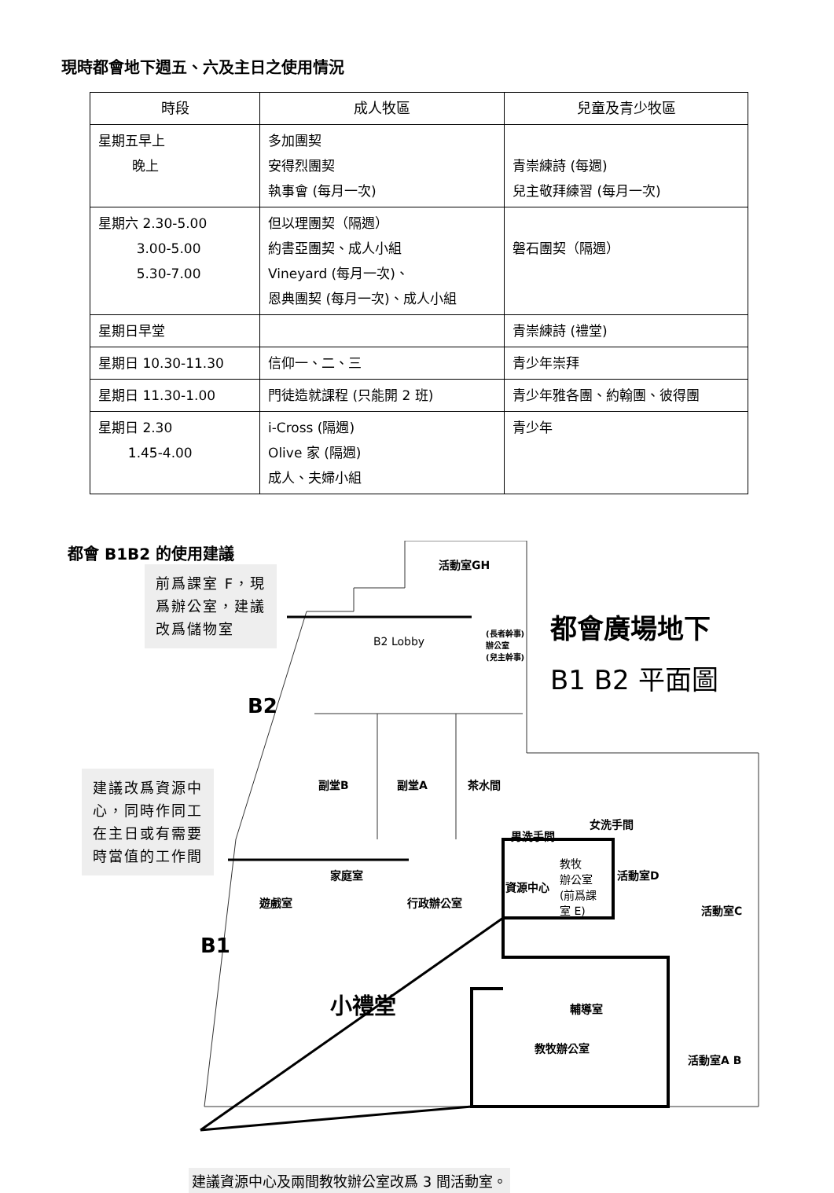現時都會地下週五、六及主日之使用情況
| 時段 | 成人牧區 | 兒童及青少牧區 |
| --- | --- | --- |
| 星期五早上 晚上 | 多加團契 安得烈團契 執事會 (每月一次) | 青崇練詩 (每週) 兒主敬拜練習 (每月一次) |
| 星期六 2.30-5.00 3.00-5.00 5.30-7.00 | 但以理團契（隔週） 約書亞團契、成人小組 Vineyard (每月一次)、 恩典團契 (每月一次)、成人小組 | 磐石團契（隔週） |
| 星期日早堂 | | 青崇練詩 (禮堂) |
| 星期日 10.30-11.30 | 信仰一、二、三 | 青少年崇拜 |
| 星期日 11.30-1.00 | 門徒造就課程 (只能開 2 班) | 青少年雅各團、約翰團、彼得團 |
| 星期日 2.30 1.45-4.00 | i-Cross (隔週) Olive 家 (隔週) 成人、夫婦小組 | 青少年 |
都會 B1B2 的使用建議
前爲課室 F，現
爲辦公室，建議
改爲儲物室
建議改爲資源中
心，同時作同工
在主日或有需要
時當值的工作間
都會廣場地下
B1 B2 平面圖
活動室GH
B2 Lobby
(長者幹事)
辦公室
(兒主幹事)
B2
副堂B 副堂A 茶水間
男洗手間
女洗手間
家庭室
遊戲室 行政辦公室
資源中心
教牧
辦公室
(前爲課
室 E)
活動室D
活動室C
B1
小禮堂 輔導室
教牧辦公室
活動室A B
建議資源中心及兩間教牧辦公室改爲 3 間活動室。